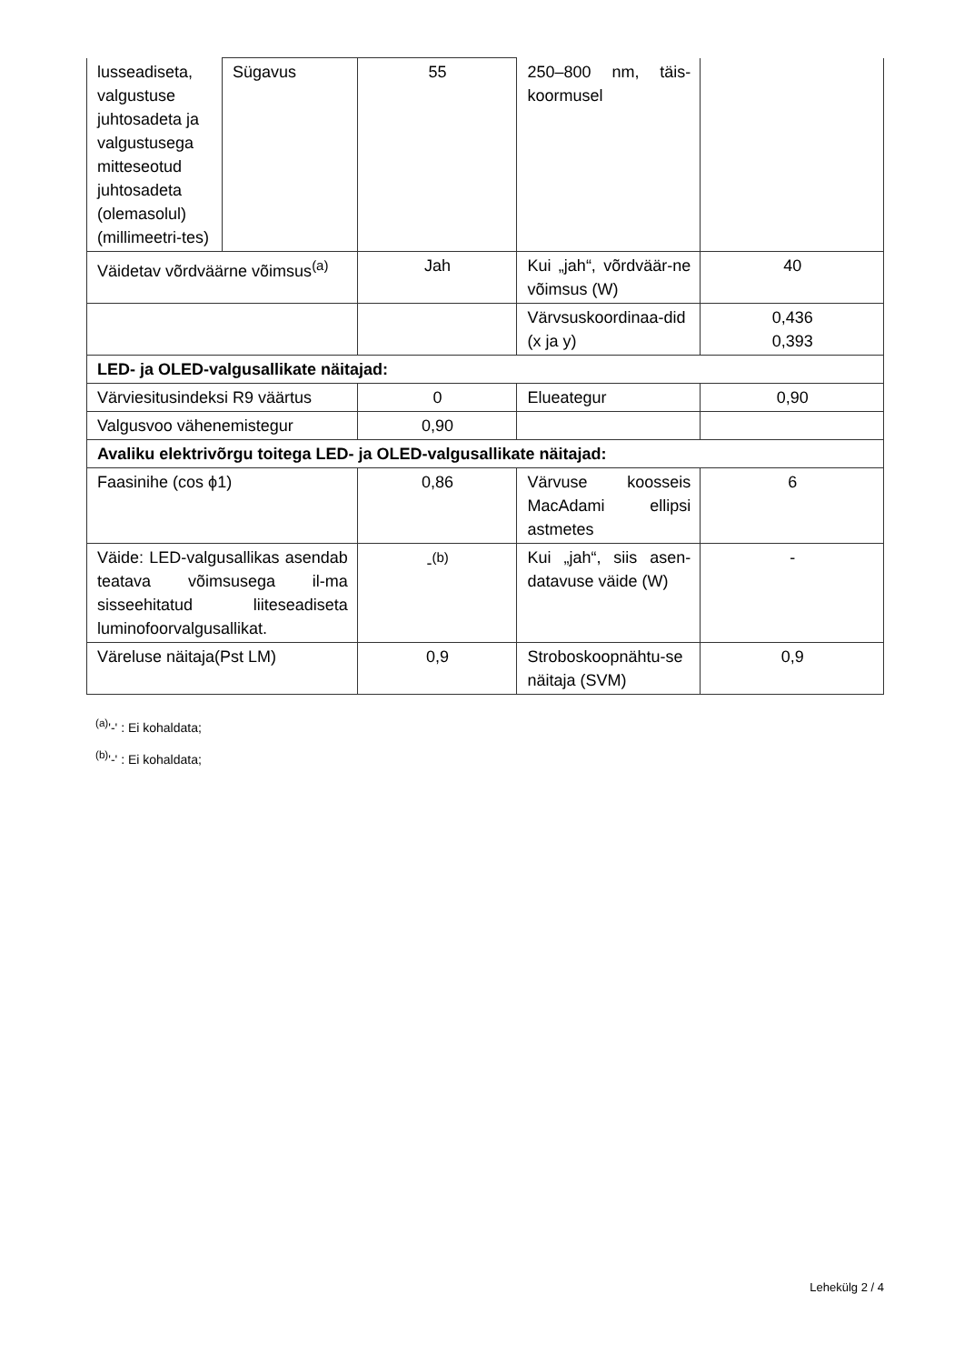| lusseadiseta, valgustuse juhtosadeta ja valgustusega mitteseotud juhtosadeta (olemasolul) (millimeetri-tes) | Sügavus | 55 | 250–800 nm, täis-koormusel | |
| Väidetav võrdväärne võimsus<sup>(a)</sup> | | Jah | Kui „jah“, võrdväär-ne võimsus (W) | 40 |
| | | | Värvsuskoordinaa-did (x ja y) | 0,436 0,393 |
| LED- ja OLED-valgusallikate näitajad: | | | | |
| Värviesitusindeksi R9 väärtus | | 0 | Elueategur | 0,90 |
| Valgusvoo vähenemistegur | | 0,90 | | |
| Avaliku elektrivõrgu toitega LED- ja OLED-valgusallikate näitajad: | | | | |
| Faasinihe (cos ϕ1) | | 0,86 | Värvuse koosseis MacAdami ellipsi astmetes | 6 |
| Väide: LED-valgusallikas asendab teatava võimsusega il-ma sisseehitatud liiteseadiseta luminofoorvalgusallikat. | | -<sup>(b)</sup> | Kui „jah“, siis asen-datavuse väide (W) | - |
| Väreluse näitaja(Pst LM) | | 0,9 | Stroboskoopnähtu-se näitaja (SVM) | 0,9 |
<sup>(a)</sup> '-' : Ei kohaldata;
<sup>(b)</sup> '-' : Ei kohaldata;
Lehekülg 2 / 4